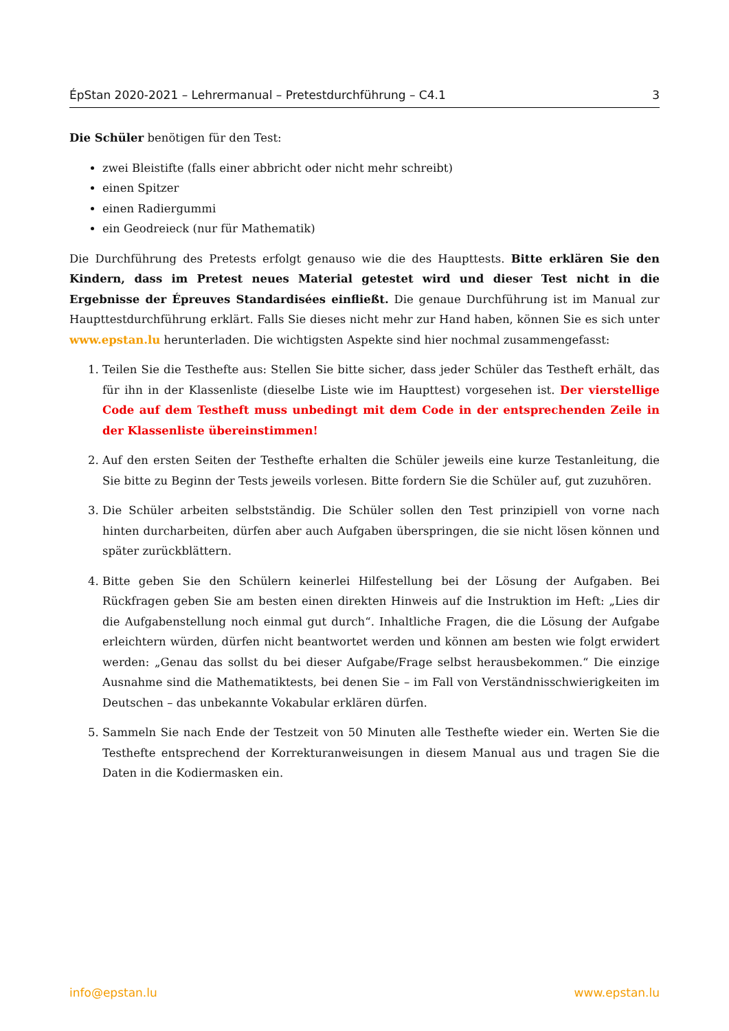ÉpStan 2020-2021 – Lehrermanual – Pretestdurchführung – C4.1 3
Die Schüler benötigen für den Test:
zwei Bleistifte (falls einer abbricht oder nicht mehr schreibt)
einen Spitzer
einen Radiergummi
ein Geodreieck (nur für Mathematik)
Die Durchführung des Pretests erfolgt genauso wie die des Haupttests. Bitte erklären Sie den Kindern, dass im Pretest neues Material getestet wird und dieser Test nicht in die Ergebnisse der Épreuves Standardisées einfließt. Die genaue Durchführung ist im Manual zur Haupttestdurchführung erklärt. Falls Sie dieses nicht mehr zur Hand haben, können Sie es sich unter www.epstan.lu herunterladen. Die wichtigsten Aspekte sind hier nochmal zusammengefasst:
1. Teilen Sie die Testhefte aus: Stellen Sie bitte sicher, dass jeder Schüler das Testheft erhält, das für ihn in der Klassenliste (dieselbe Liste wie im Haupttest) vorgesehen ist. Der vierstellige Code auf dem Testheft muss unbedingt mit dem Code in der entsprechenden Zeile in der Klassenliste übereinstimmen!
2. Auf den ersten Seiten der Testhefte erhalten die Schüler jeweils eine kurze Testanleitung, die Sie bitte zu Beginn der Tests jeweils vorlesen. Bitte fordern Sie die Schüler auf, gut zuzuhören.
3. Die Schüler arbeiten selbstständig. Die Schüler sollen den Test prinzipiell von vorne nach hinten durcharbeiten, dürfen aber auch Aufgaben überspringen, die sie nicht lösen können und später zurückblättern.
4. Bitte geben Sie den Schülern keinerlei Hilfestellung bei der Lösung der Aufgaben. Bei Rückfragen geben Sie am besten einen direkten Hinweis auf die Instruktion im Heft: „Lies dir die Aufgabenstellung noch einmal gut durch“. Inhaltliche Fragen, die die Lösung der Aufgabe erleichtern würden, dürfen nicht beantwortet werden und können am besten wie folgt erwidert werden: „Genau das sollst du bei dieser Aufgabe/Frage selbst herausbekommen.“ Die einzige Ausnahme sind die Mathematiktests, bei denen Sie – im Fall von Verständnisschwierigkeiten im Deutschen – das unbekannte Vokabular erklären dürfen.
5. Sammeln Sie nach Ende der Testzeit von 50 Minuten alle Testhefte wieder ein. Werten Sie die Testhefte entsprechend der Korrekturanweisungen in diesem Manual aus und tragen Sie die Daten in die Kodiermasken ein.
info@epstan.lu www.epstan.lu